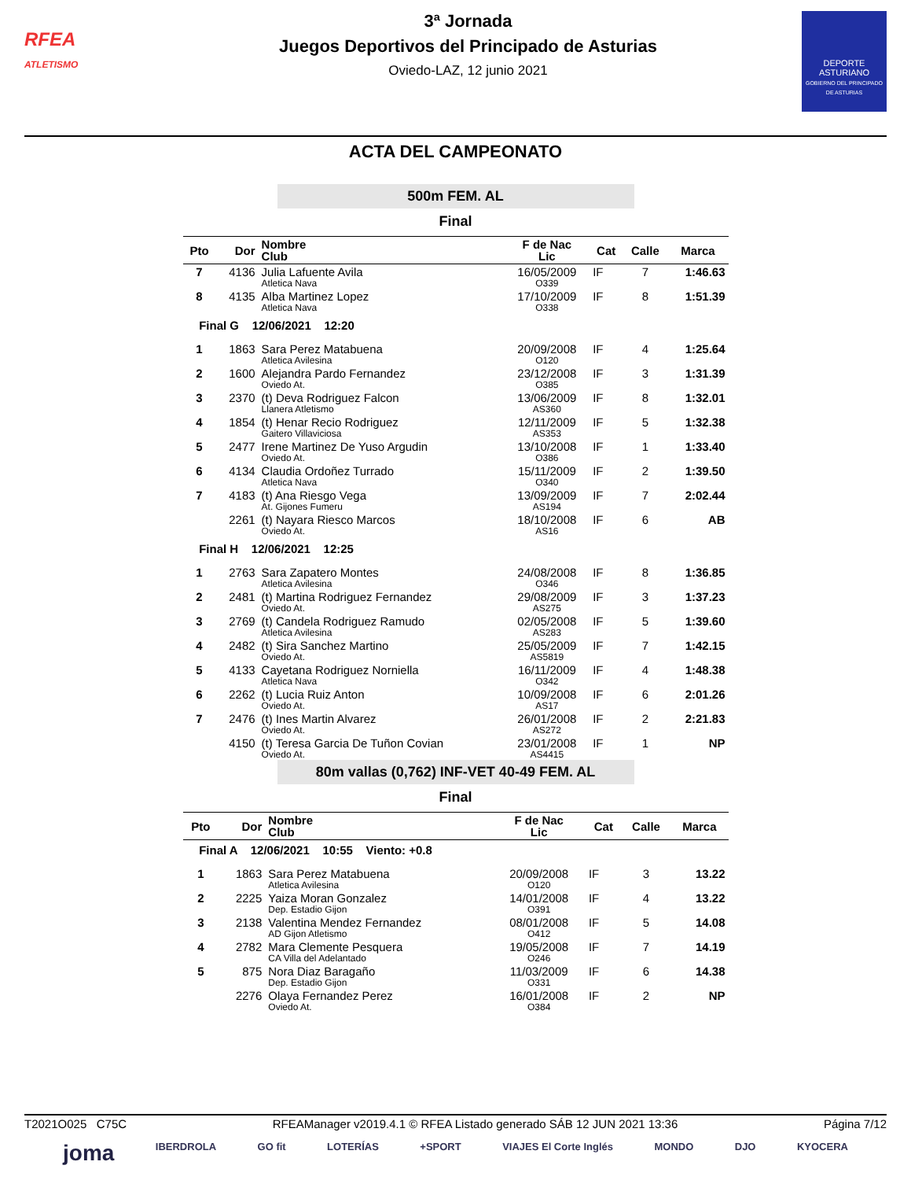RFEA
ATLETISMO
3ª Jornada
Juegos Deportivos del Principado de Asturias
Oviedo-LAZ, 12 junio 2021
DEPORTE ASTURIANO
GOBIERNO DEL PRINCIPADO DE ASTURIAS
ACTA DEL CAMPEONATO
500m FEM. AL
Final
| Pto | Dor | Nombre Club | F de Nac Lic | Cat | Calle | Marca |
| --- | --- | --- | --- | --- | --- | --- |
| 7 | 4136 | Julia Lafuente Avila | 16/05/2009 | IF | 7 | 1:46.63 |
| | | Atletica Nava | O339 | | | |
| 8 | 4135 | Alba Martinez Lopez | 17/10/2009 | IF | 8 | 1:51.39 |
| | | Atletica Nava | O338 | | | |
| Final G 12/06/2021 12:20 | | | | | | |
| 1 | 1863 | Sara Perez Matabuena | 20/09/2008 | IF | 4 | 1:25.64 |
| | | Atletica Avilesina | O120 | | | |
| 2 | 1600 | Alejandra Pardo Fernandez | 23/12/2008 | IF | 3 | 1:31.39 |
| | | Oviedo At. | O385 | | | |
| 3 | 2370 | (t) Deva Rodriguez Falcon | 13/06/2009 | IF | 8 | 1:32.01 |
| | | Llanera Atletismo | AS360 | | | |
| 4 | 1854 | (t) Henar Recio Rodriguez | 12/11/2009 | IF | 5 | 1:32.38 |
| | | Gaitero Villaviciosa | AS353 | | | |
| 5 | 2477 | Irene Martinez De Yuso Argudin | 13/10/2008 | IF | 1 | 1:33.40 |
| | | Oviedo At. | O386 | | | |
| 6 | 4134 | Claudia Ordoñez Turrado | 15/11/2009 | IF | 2 | 1:39.50 |
| | | Atletica Nava | O340 | | | |
| 7 | 4183 | (t) Ana Riesgo Vega | 13/09/2009 | IF | 7 | 2:02.44 |
| | | At. Gijones Fumeru | AS194 | | | |
| | 2261 | (t) Nayara Riesco Marcos | 18/10/2008 | IF | 6 | AB |
| | | Oviedo At. | AS16 | | | |
| Final H 12/06/2021 12:25 | | | | | | |
| 1 | 2763 | Sara Zapatero Montes | 24/08/2008 | IF | 8 | 1:36.85 |
| | | Atletica Avilesina | O346 | | | |
| 2 | 2481 | (t) Martina Rodriguez Fernandez | 29/08/2009 | IF | 3 | 1:37.23 |
| | | Oviedo At. | AS275 | | | |
| 3 | 2769 | (t) Candela Rodriguez Ramudo | 02/05/2008 | IF | 5 | 1:39.60 |
| | | Atletica Avilesina | AS283 | | | |
| 4 | 2482 | (t) Sira Sanchez Martino | 25/05/2009 | IF | 7 | 1:42.15 |
| | | Oviedo At. | AS5819 | | | |
| 5 | 4133 | Cayetana Rodriguez Norniella | 16/11/2009 | IF | 4 | 1:48.38 |
| | | Atletica Nava | O342 | | | |
| 6 | 2262 | (t) Lucia Ruiz Anton | 10/09/2008 | IF | 6 | 2:01.26 |
| | | Oviedo At. | AS17 | | | |
| 7 | 2476 | (t) Ines Martin Alvarez | 26/01/2008 | IF | 2 | 2:21.83 |
| | | Oviedo At. | AS272 | | | |
| | 4150 | (t) Teresa Garcia De Tuñon Covian | 23/01/2008 | IF | 1 | NP |
| | | Oviedo At. | AS4415 | | | |
80m vallas (0,762) INF-VET 40-49 FEM. AL
Final
| Pto | Dor | Nombre Club | F de Nac Lic | Cat | Calle | Marca |
| --- | --- | --- | --- | --- | --- | --- |
| Final A 12/06/2021 10:55 Viento: +0.8 | | | | | | |
| 1 | 1863 | Sara Perez Matabuena | 20/09/2008 | IF | 3 | 13.22 |
| | | Atletica Avilesina | O120 | | | |
| 2 | 2225 | Yaiza Moran Gonzalez | 14/01/2008 | IF | 4 | 13.22 |
| | | Dep. Estadio Gijon | O391 | | | |
| 3 | 2138 | Valentina Mendez Fernandez | 08/01/2008 | IF | 5 | 14.08 |
| | | AD Gijon Atletismo | O412 | | | |
| 4 | 2782 | Mara Clemente Pesquera | 19/05/2008 | IF | 7 | 14.19 |
| | | CA Villa del Adelantado | O246 | | | |
| 5 | 875 | Nora Diaz Baragaño | 11/03/2009 | IF | 6 | 14.38 |
| | | Dep. Estadio Gijon | O331 | | | |
| | 2276 | Olaya Fernandez Perez | 16/01/2008 | IF | 2 | NP |
| | | Oviedo At. | O384 | | | |
T2021O025 C75C RFEAManager v2019.4.1 © RFEA Listado generado SÁB 12 JUN 2021 13:36 Página 7/12
joma IBERDROLA GO fit LOTERÍAS +SPORT VIAJES El Corte Inglés MONDO DJO KYOCERA